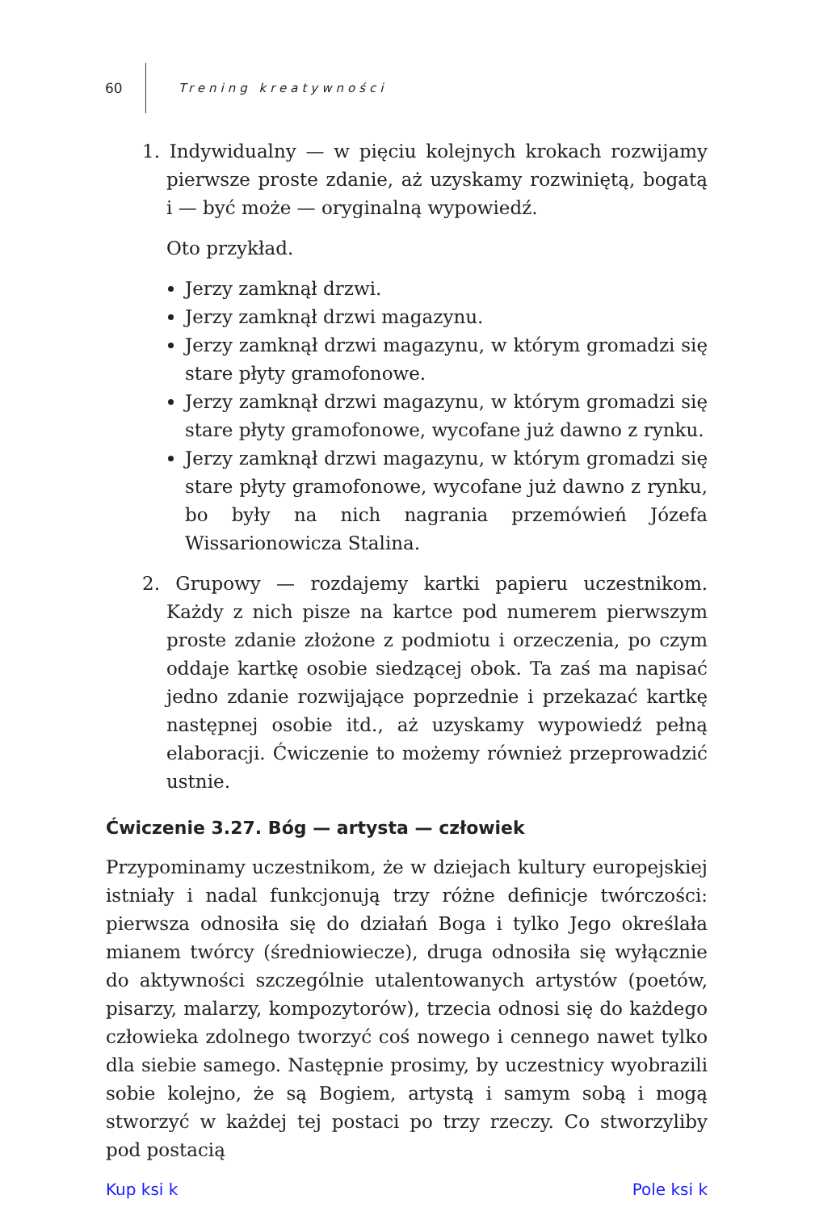60 Trening kreatywności
1. Indywidualny — w pięciu kolejnych krokach rozwijamy pierwsze proste zdanie, aż uzyskamy rozwiniętą, bogatą i — być może — oryginalną wypowiedź.
Oto przykład.
Jerzy zamknął drzwi.
Jerzy zamknął drzwi magazynu.
Jerzy zamknął drzwi magazynu, w którym gromadzi się stare płyty gramofonowe.
Jerzy zamknął drzwi magazynu, w którym gromadzi się stare płyty gramofonowe, wycofane już dawno z rynku.
Jerzy zamknął drzwi magazynu, w którym gromadzi się stare płyty gramofonowe, wycofane już dawno z rynku, bo były na nich nagrania przemówień Józefa Wissarionowicza Stalina.
2. Grupowy — rozdajemy kartki papieru uczestnikom. Każdy z nich pisze na kartce pod numerem pierwszym proste zdanie złożone z podmiotu i orzeczenia, po czym oddaje kartkę osobie siedzącej obok. Ta zaś ma napisać jedno zdanie rozwijające poprzednie i przekazać kartkę następnej osobie itd., aż uzyskamy wypowiedź pełną elaboracji. Ćwiczenie to możemy również przeprowadzić ustnie.
Ćwiczenie 3.27. Bóg — artysta — człowiek
Przypominamy uczestnikom, że w dziejach kultury europejskiej istniały i nadal funkcjonują trzy różne definicje twórczości: pierwsza odnosiła się do działań Boga i tylko Jego określała mianem twórcy (średniowiecze), druga odnosiła się wyłącznie do aktywności szczególnie utalentowanych artystów (poetów, pisarzy, malarzy, kompozytorów), trzecia odnosi się do każdego człowieka zdolnego tworzyć coś nowego i cennego nawet tylko dla siebie samego. Następnie prosimy, by uczestnicy wyobrazili sobie kolejno, że są Bogiem, artystą i samym sobą i mogą stworzyć w każdej tej postaci po trzy rzeczy. Co stworzyliby pod postacią
Kup ksi k Pole ksi k